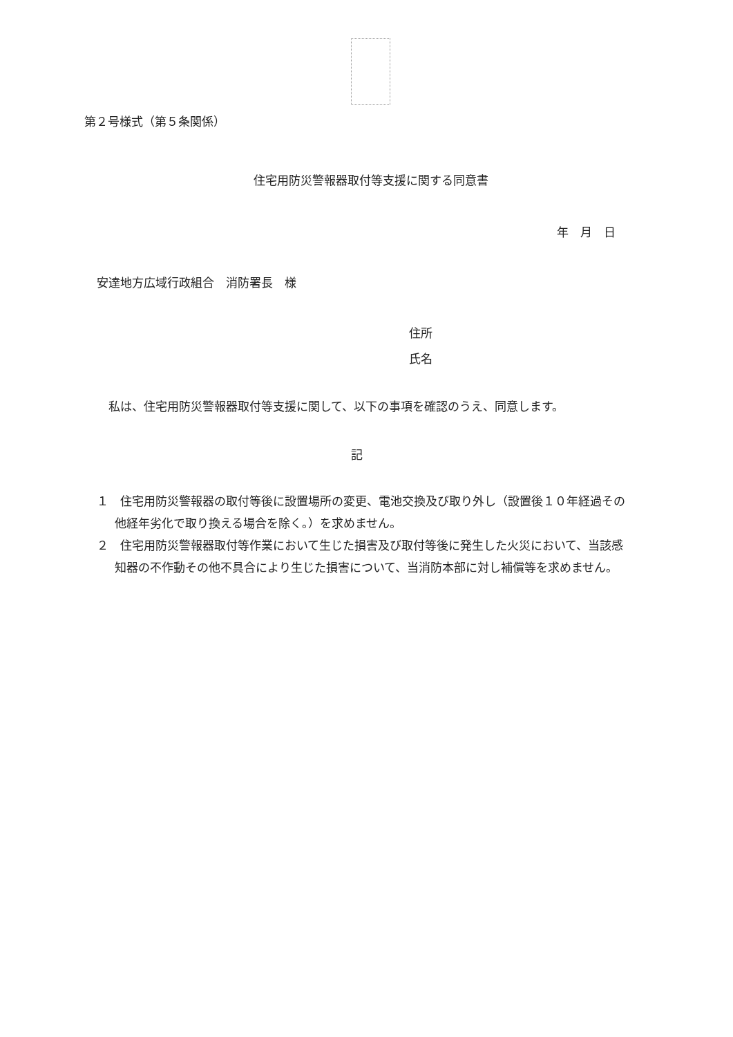第２号様式（第５条関係）
住宅用防災警報器取付等支援に関する同意書
年　月　日
安達地方広域行政組合　消防署長　様
住所
氏名
　私は、住宅用防災警報器取付等支援に関して、以下の事項を確認のうえ、同意します。
記
１　住宅用防災警報器の取付等後に設置場所の変更、電池交換及び取り外し（設置後１０年経過その他経年劣化で取り換える場合を除く。）を求めません。
２　住宅用防災警報器取付等作業において生じた損害及び取付等後に発生した火災において、当該感知器の不作動その他不具合により生じた損害について、当消防本部に対し補償等を求めません。